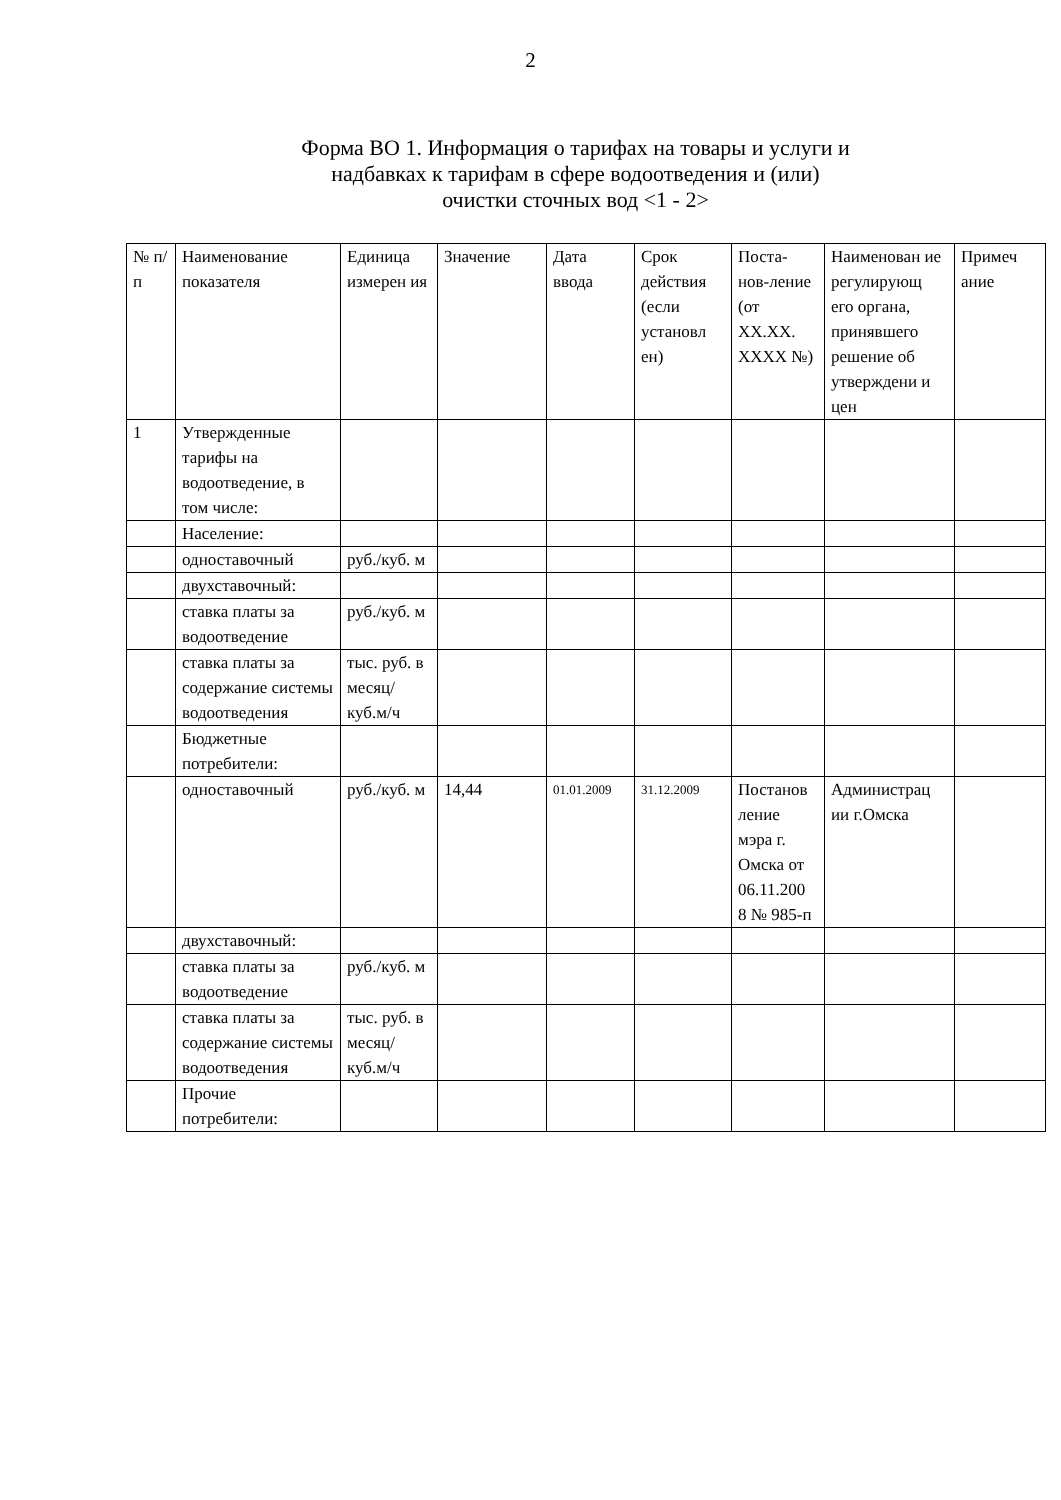2
Форма ВО 1. Информация о тарифах на товары и услуги и
надбавках к тарифам в сфере водоотведения и (или)
очистки сточных вод <1 - 2>
| № п/п | Наименование показателя | Единица измерен ия | Значение | Дата ввода | Срок действия (если установл ен) | Поста-нов-ление (от XX.XX. XXXX №) | Наименован ие регулирующ его органа, принявшего решение об утверждени и цен | Примеч ание |
| 1 | Утвержденные тарифы на водоотведение, в том числе: | | | | | | | |
| | Население: | | | | | | | |
| | одноставочный | руб./куб. м | | | | | | |
| | двухставочный: | | | | | | | |
| | ставка платы за водоотведение | руб./куб. м | | | | | | |
| | ставка платы за содержание системы водоотведения | тыс. руб. в месяц/ куб.м/ч | | | | | | |
| | Бюджетные потребители: | | | | | | | |
| | одноставочный | руб./куб. м | 14,44 | 01.01.2009 | 31.12.2009 | Постанов ление мэра г. Омска от 06.11.200 8 № 985-п | Администрац ии г.Омска | |
| | двухставочный: | | | | | | | |
| | ставка платы за водоотведение | руб./куб. м | | | | | | |
| | ставка платы за содержание системы водоотведения | тыс. руб. в месяц/ куб.м/ч | | | | | | |
| | Прочие потребители: | | | | | | | |